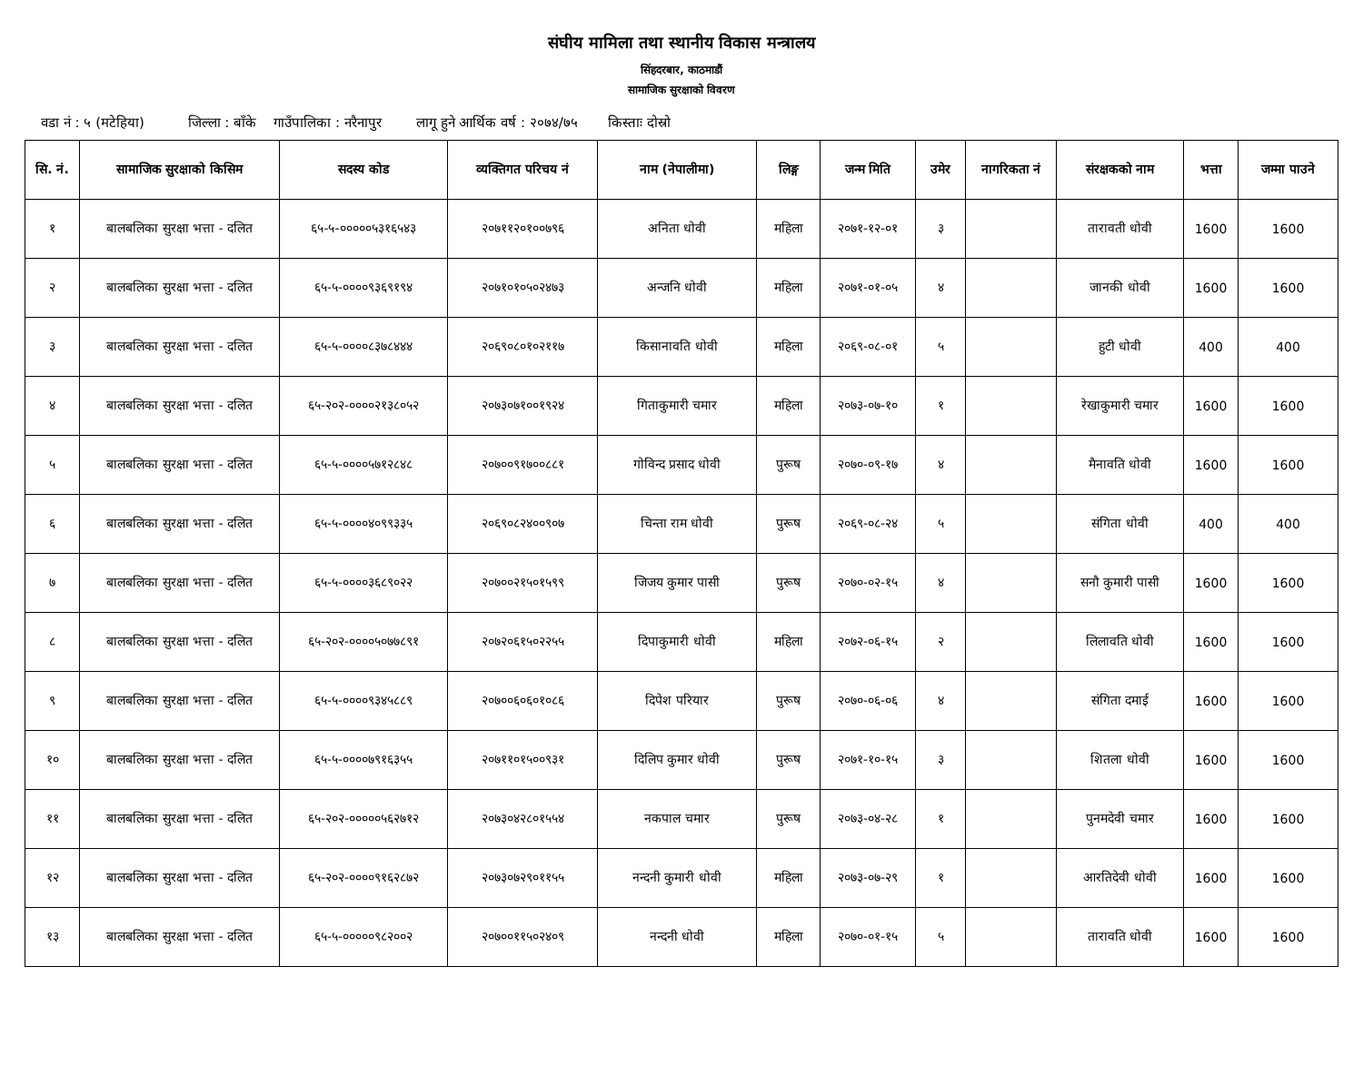संघीय मामिला तथा स्थानीय विकास मन्त्रालय
सिंहदरबार, काठमाडौं
सामाजिक सुरक्षाको विवरण
वडा नं : ५ (मटेहिया) जिल्ला : बाँके गाउँपालिका : नरैनापुर लागू हुने आर्थिक वर्ष : २०७४/७५ किस्ताः दोस्रो
| सि. नं. | सामाजिक सुरक्षाको किसिम | सदस्य कोड | व्यक्तिगत परिचय नं | नाम (नेपालीमा) | लिङ्ग | जन्म मिति | उमेर | नागरिकता नं | संरक्षकको नाम | भत्ता | जम्मा पाउने |
| --- | --- | --- | --- | --- | --- | --- | --- | --- | --- | --- | --- |
| १ | बालबलिका सुरक्षा भत्ता - दलित | ६५-५-०००००५३१६५४३ | २०७११२०१००७९६ | अनिता धोवी | महिला | २०७१-१२-०१ | ३ | | तारावती धोवी | 1600 | 1600 |
| २ | बालबलिका सुरक्षा भत्ता - दलित | ६५-५-००००९३६९१९४ | २०७१०१०५०२४७३ | अन्जनि धोवी | महिला | २०७१-०१-०५ | ४ | | जानकी धोवी | 1600 | 1600 |
| ३ | बालबलिका सुरक्षा भत्ता - दलित | ६५-५-००००८३७८४४४ | २०६९०८०१०२११७ | किसानावति धोवी | महिला | २०६९-०८-०१ | ५ | | हुटी धोवी | 400 | 400 |
| ४ | बालबलिका सुरक्षा भत्ता - दलित | ६५-२०२-००००२१३८०५२ | २०७३०७१००१९२४ | गिताकुमारी चमार | महिला | २०७३-०७-१० | १ | | रेखाकुमारी चमार | 1600 | 1600 |
| ५ | बालबलिका सुरक्षा भत्ता - दलित | ६५-५-००००५७१२८४८ | २०७००९१७००८८१ | गोविन्द प्रसाद धोवी | पुरूष | २०७०-०९-१७ | ४ | | मैनावति धोवी | 1600 | 1600 |
| ६ | बालबलिका सुरक्षा भत्ता - दलित | ६५-५-००००४०९९३३५ | २०६९०८२४००९०७ | चिन्ता राम धोवी | पुरूष | २०६९-०८-२४ | ५ | | संगिता धोवी | 400 | 400 |
| ७ | बालबलिका सुरक्षा भत्ता - दलित | ६५-५-००००३६८९०२२ | २०७००२१५०१५९९ | जिजय कुमार पासी | पुरूष | २०७०-०२-१५ | ४ | | सनौ कुमारी पासी | 1600 | 1600 |
| ८ | बालबलिका सुरक्षा भत्ता - दलित | ६५-२०२-००००५०७७८९१ | २०७२०६१५०२२५५ | दिपाकुमारी धोवी | महिला | २०७२-०६-१५ | २ | | लिलावति धोवी | 1600 | 1600 |
| ९ | बालबलिका सुरक्षा भत्ता - दलित | ६५-५-००००९३४५८८९ | २०७००६०६०१०८६ | दिपेश परियार | पुरूष | २०७०-०६-०६ | ४ | | संगिता दमाई | 1600 | 1600 |
| १० | बालबलिका सुरक्षा भत्ता - दलित | ६५-५-००००७९१६३५५ | २०७११०१५००९३१ | दिलिप कुमार धोवी | पुरूष | २०७१-१०-१५ | ३ | | शितला धोवी | 1600 | 1600 |
| ११ | बालबलिका सुरक्षा भत्ता - दलित | ६५-२०२-०००००५६२७१२ | २०७३०४२८०१५५४ | नकपाल चमार | पुरूष | २०७३-०४-२८ | १ | | पुनमदेवी चमार | 1600 | 1600 |
| १२ | बालबलिका सुरक्षा भत्ता - दलित | ६५-२०२-००००९१६२८७२ | २०७३०७२९०११५५ | नन्दनी कुमारी धोवी | महिला | २०७३-०७-२९ | १ | | आरतिदेवी धोवी | 1600 | 1600 |
| १३ | बालबलिका सुरक्षा भत्ता - दलित | ६५-५-०००००९८२००२ | २०७००११५०२४०९ | नन्दनी धोवी | महिला | २०७०-०१-१५ | ५ | | तारावति धोवी | 1600 | 1600 |